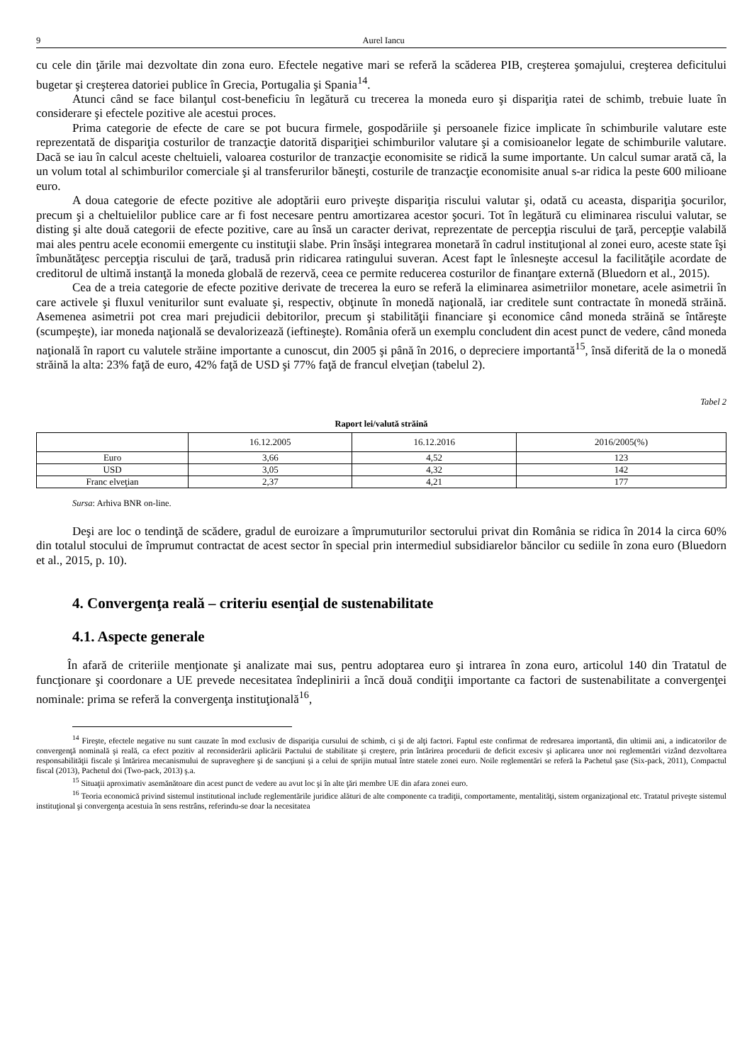9 Aurel Iancu
cu cele din ţările mai dezvoltate din zona euro. Efectele negative mari se referă la scăderea PIB, creşterea şomajului, creşterea deficitului bugetar şi creşterea datoriei publice în Grecia, Portugalia şi Spania<sup>14</sup>.
Atunci când se face bilanţul cost-beneficiu în legătură cu trecerea la moneda euro şi dispariţia ratei de schimb, trebuie luate în considerare şi efectele pozitive ale acestui proces.
Prima categorie de efecte de care se pot bucura firmele, gospodăriile şi persoanele fizice implicate în schimburile valutare este reprezentată de dispariţia costurilor de tranzacţie datorită dispariţiei schimburilor valutare şi a comisioanelor legate de schimburile valutare. Dacă se iau în calcul aceste cheltuieli, valoarea costurilor de tranzacţie economisite se ridică la sume importante. Un calcul sumar arată că, la un volum total al schimburilor comerciale şi al transferurilor băneşti, costurile de tranzacţie economisite anual s-ar ridica la peste 600 milioane euro.
A doua categorie de efecte pozitive ale adoptării euro priveşte dispariţia riscului valutar şi, odată cu aceasta, dispariţia şocurilor, precum şi a cheltuielilor publice care ar fi fost necesare pentru amortizarea acestor şocuri. Tot în legătură cu eliminarea riscului valutar, se disting şi alte două categorii de efecte pozitive, care au însă un caracter derivat, reprezentate de percepţia riscului de ţară, percepţie valabilă mai ales pentru acele economii emergente cu instituţii slabe. Prin însăşi integrarea monetară în cadrul instituţional al zonei euro, aceste state îşi îmbunătăţesc percepţia riscului de ţară, tradusă prin ridicarea ratingului suveran. Acest fapt le înlesneşte accesul la facilităţile acordate de creditorul de ultimă instanţă la moneda globală de rezervă, ceea ce permite reducerea costurilor de finanţare externă (Bluedorn et al., 2015).
Cea de a treia categorie de efecte pozitive derivate de trecerea la euro se referă la eliminarea asimetriilor monetare, acele asimetrii în care activele şi fluxul veniturilor sunt evaluate şi, respectiv, obţinute în monedă naţională, iar creditele sunt contractate în monedă străină. Asemenea asimetrii pot crea mari prejudicii debitorilor, precum şi stabilităţii financiare şi economice când moneda străină se întăreşte (scumpeşte), iar moneda naţională se devalorizează (ieftineşte). România oferă un exemplu concludent din acest punct de vedere, când moneda naţională în raport cu valutele străine importante a cunoscut, din 2005 şi până în 2016, o depreciere importantă<sup>15</sup>, însă diferită de la o monedă străină la alta: 23% faţă de euro, 42% faţă de USD şi 77% faţă de francul elveţian (tabelul 2).
Tabel 2
Raport lei/valută străină
| | 16.12.2005 | 16.12.2016 | 2016/2005(%) |
| Euro | 3,66 | 4,52 | 123 |
| USD | 3,05 | 4,32 | 142 |
| Franc elveţian | 2,37 | 4,21 | 177 |
Sursa: Arhiva BNR on-line.
Deşi are loc o tendinţă de scădere, gradul de euroizare a împrumuturilor sectorului privat din România se ridica în 2014 la circa 60% din totalul stocului de împrumut contractat de acest sector în special prin intermediul subsidiarelor băncilor cu sediile în zona euro (Bluedorn et al., 2015, p. 10).
4. Convergenţa reală – criteriu esenţial de sustenabilitate
4.1. Aspecte generale
În afară de criteriile menţionate şi analizate mai sus, pentru adoptarea euro şi intrarea în zona euro, articolul 140 din Tratatul de funcţionare şi coordonare a UE prevede necesitatea îndeplinirii a încă două condiţii importante ca factori de sustenabilitate a convergenţei nominale: prima se referă la convergenţa instituţională<sup>16</sup>,
<sup>14</sup> Fireşte, efectele negative nu sunt cauzate în mod exclusiv de dispariţia cursului de schimb, ci şi de alţi factori. Faptul este confirmat de redresarea importantă, din ultimii ani, a indicatorilor de convergenţă nominală şi reală, ca efect pozitiv al reconsiderării aplicării Pactului de stabilitate şi creştere, prin întărirea procedurii de deficit excesiv şi aplicarea unor noi reglementări vizând dezvoltarea responsabilităţii fiscale şi întărirea mecanismului de supraveghere şi de sancţiuni şi a celui de sprijin mutual între statele zonei euro. Noile reglementări se referă la Pachetul şase (Six-pack, 2011), Compactul fiscal (2013), Pachetul doi (Two-pack, 2013) ş.a.
<sup>15</sup> Situaţii aproximativ asemănătoare din acest punct de vedere au avut loc şi în alte ţări membre UE din afara zonei euro.
<sup>16</sup> Teoria economică privind sistemul institutional include reglementările juridice alături de alte componente ca tradiţii, comportamente, mentalităţi, sistem organizaţional etc. Tratatul priveşte sistemul instituţional şi convergenţa acestuia în sens restrâns, referindu-se doar la necesitatea